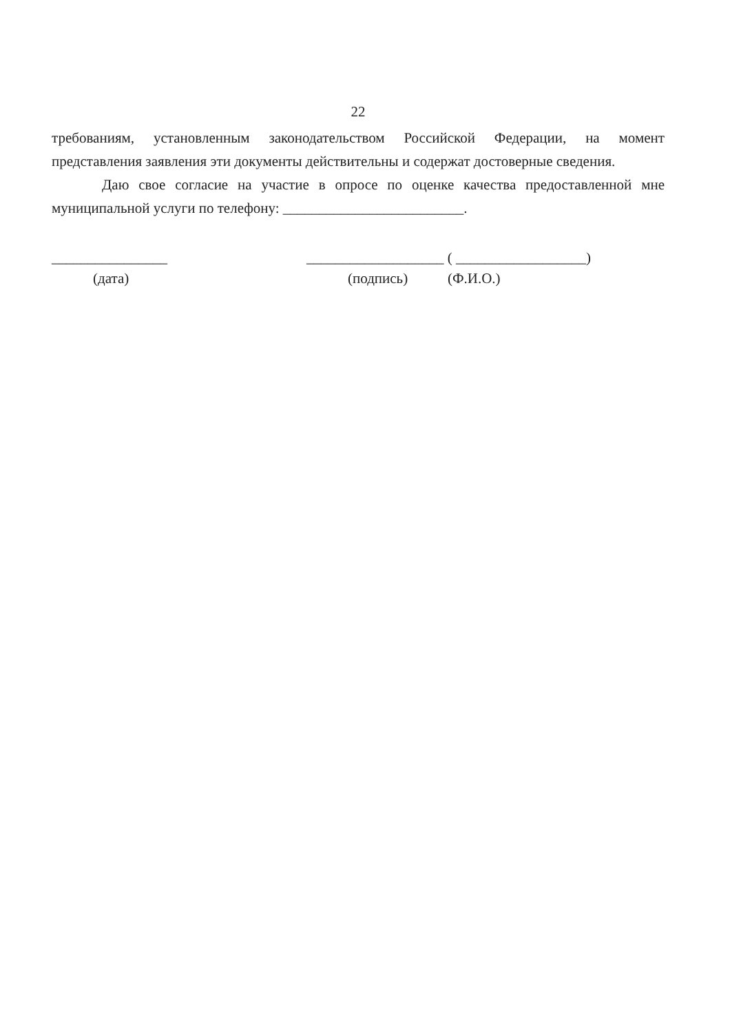22
требованиям, установленным законодательством Российской Федерации, на момент представления заявления эти документы действительны и содержат достоверные сведения.
Даю свое согласие на участие в опросе по оценке качества предоставленной мне муниципальной услуги по телефону: _________________________.
________________
(дата)
___________________ ( __________________)
(подпись) (Ф.И.О.)